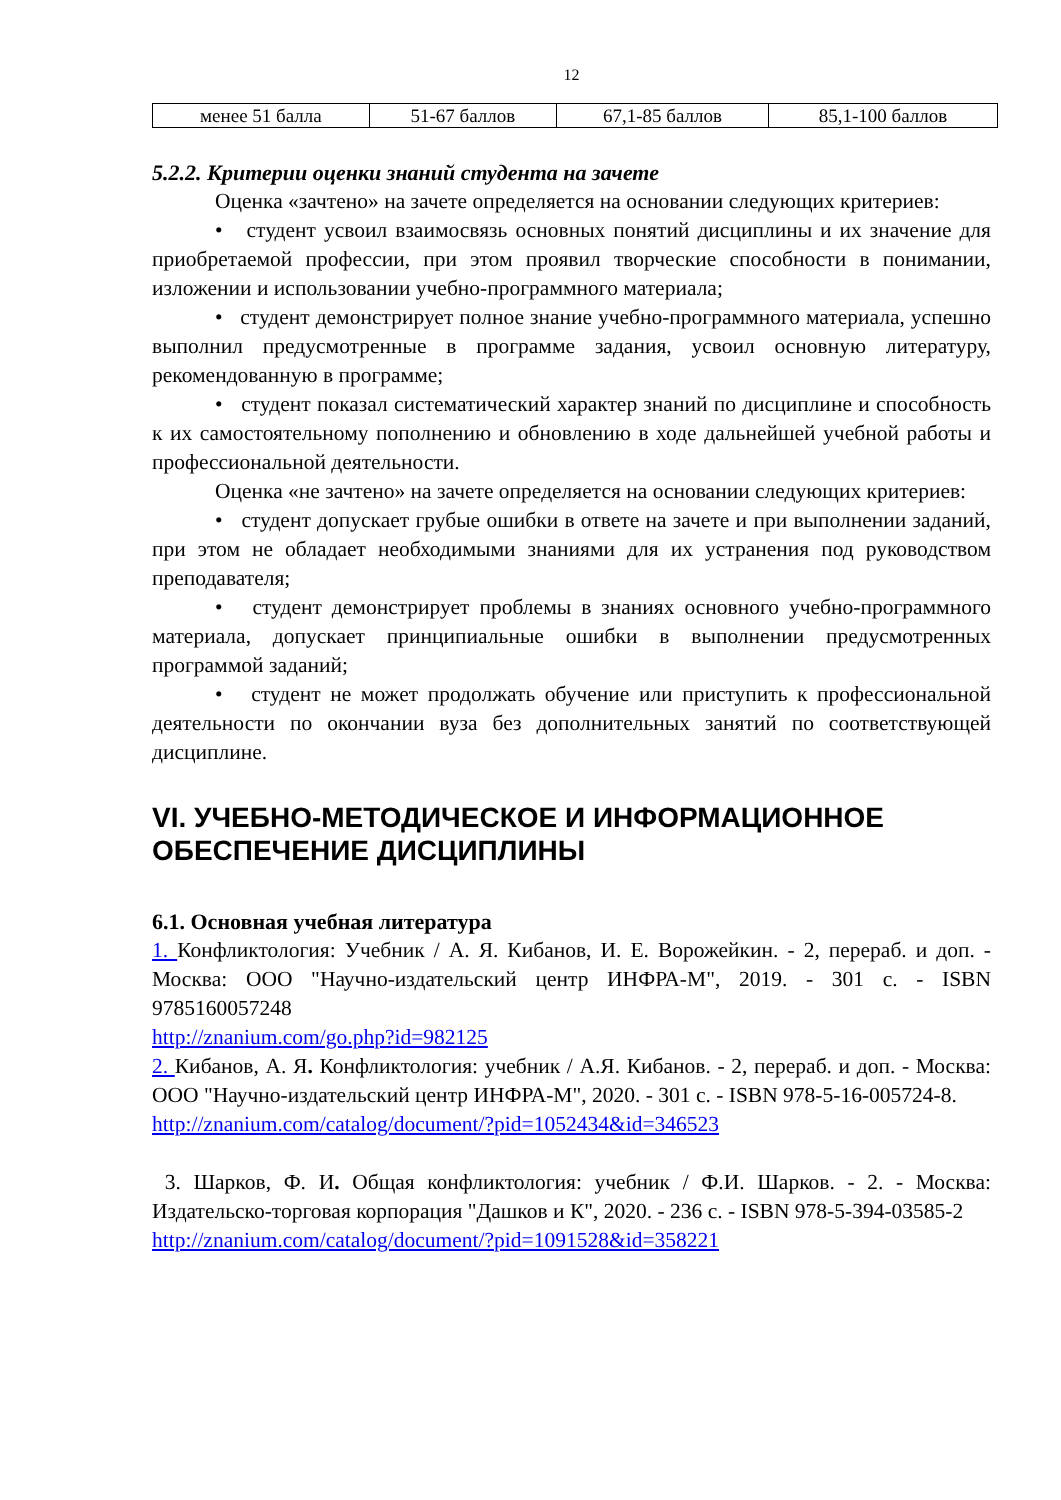12
| менее 51 балла | 51-67 баллов | 67,1-85 баллов | 85,1-100 баллов |
5.2.2. Критерии оценки знаний студента на зачете
Оценка «зачтено» на зачете определяется на основании следующих критериев:
• студент усвоил взаимосвязь основных понятий дисциплины и их значение для приобретаемой профессии, при этом проявил творческие способности в понимании, изложении и использовании учебно-программного материала;
• студент демонстрирует полное знание учебно-программного материала, успешно выполнил предусмотренные в программе задания, усвоил основную литературу, рекомендованную в программе;
• студент показал систематический характер знаний по дисциплине и способность к их самостоятельному пополнению и обновлению в ходе дальнейшей учебной работы и профессиональной деятельности.
Оценка «не зачтено» на зачете определяется на основании следующих критериев:
• студент допускает грубые ошибки в ответе на зачете и при выполнении заданий, при этом не обладает необходимыми знаниями для их устранения под руководством преподавателя;
• студент демонстрирует проблемы в знаниях основного учебно-программного материала, допускает принципиальные ошибки в выполнении предусмотренных программой заданий;
• студент не может продолжать обучение или приступить к профессиональной деятельности по окончании вуза без дополнительных занятий по соответствующей дисциплине.
VI. УЧЕБНО-МЕТОДИЧЕСКОЕ И ИНФОРМАЦИОННОЕ ОБЕСПЕЧЕНИЕ ДИСЦИПЛИНЫ
6.1. Основная учебная литература
1. Конфликтология: Учебник / А. Я. Кибанов, И. Е. Ворожейкин. - 2, перераб. и доп. - Москва: ООО "Научно-издательский центр ИНФРА-М", 2019. - 301 с. - ISBN 9785160057248
http://znanium.com/go.php?id=982125
2. Кибанов, А. Я. Конфликтология: учебник / А.Я. Кибанов. - 2, перераб. и доп. - Москва: ООО "Научно-издательский центр ИНФРА-М", 2020. - 301 с. - ISBN 978-5-16-005724-8.
http://znanium.com/catalog/document/?pid=1052434&id=346523
3. Шарков, Ф. И. Общая конфликтология: учебник / Ф.И. Шарков. - 2. - Москва: Издательско-торговая корпорация "Дашков и К", 2020. - 236 с. - ISBN 978-5-394-03585-2
http://znanium.com/catalog/document/?pid=1091528&id=358221